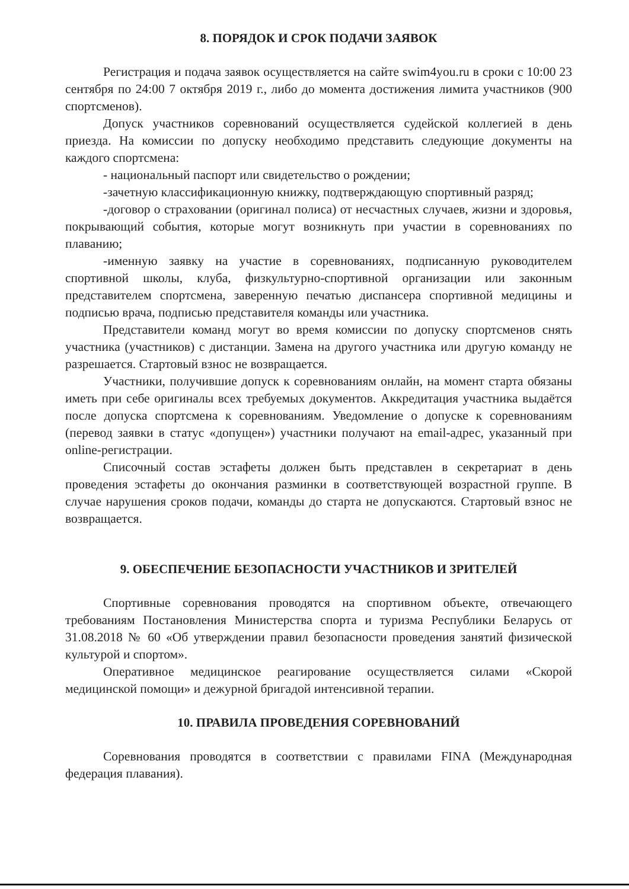8. ПОРЯДОК И СРОК ПОДАЧИ ЗАЯВОК
Регистрация и подача заявок осуществляется на сайте swim4you.ru в сроки с 10:00 23 сентября по 24:00 7 октября 2019 г., либо до момента достижения лимита участников (900 спортсменов).
Допуск участников соревнований осуществляется судейской коллегией в день приезда. На комиссии по допуску необходимо представить следующие документы на каждого спортсмена:
- национальный паспорт или свидетельство о рождении;
-зачетную классификационную книжку, подтверждающую спортивный разряд;
-договор о страховании (оригинал полиса) от несчастных случаев, жизни и здоровья, покрывающий события, которые могут возникнуть при участии в соревнованиях по плаванию;
-именную заявку на участие в соревнованиях, подписанную руководителем спортивной школы, клуба, физкультурно-спортивной организации или законным представителем спортсмена, заверенную печатью диспансера спортивной медицины и подписью врача, подписью представителя команды или участника.
Представители команд могут во время комиссии по допуску спортсменов снять участника (участников) с дистанции. Замена на другого участника или другую команду не разрешается. Стартовый взнос не возвращается.
Участники, получившие допуск к соревнованиям онлайн, на момент старта обязаны иметь при себе оригиналы всех требуемых документов. Аккредитация участника выдаётся после допуска спортсмена к соревнованиям. Уведомление о допуске к соревнованиям (перевод заявки в статус «допущен») участники получают на email-адрес, указанный при online-регистрации.
Списочный состав эстафеты должен быть представлен в секретариат в день проведения эстафеты до окончания разминки в соответствующей возрастной группе. В случае нарушения сроков подачи, команды до старта не допускаются. Стартовый взнос не возвращается.
9. ОБЕСПЕЧЕНИЕ БЕЗОПАСНОСТИ УЧАСТНИКОВ И ЗРИТЕЛЕЙ
Спортивные соревнования проводятся на спортивном объекте, отвечающего требованиям Постановления Министерства спорта и туризма Республики Беларусь от 31.08.2018 № 60 «Об утверждении правил безопасности проведения занятий физической культурой и спортом».
Оперативное медицинское реагирование осуществляется силами «Скорой медицинской помощи» и дежурной бригадой интенсивной терапии.
10. ПРАВИЛА ПРОВЕДЕНИЯ СОРЕВНОВАНИЙ
Соревнования проводятся в соответствии с правилами FINA (Международная федерация плавания).